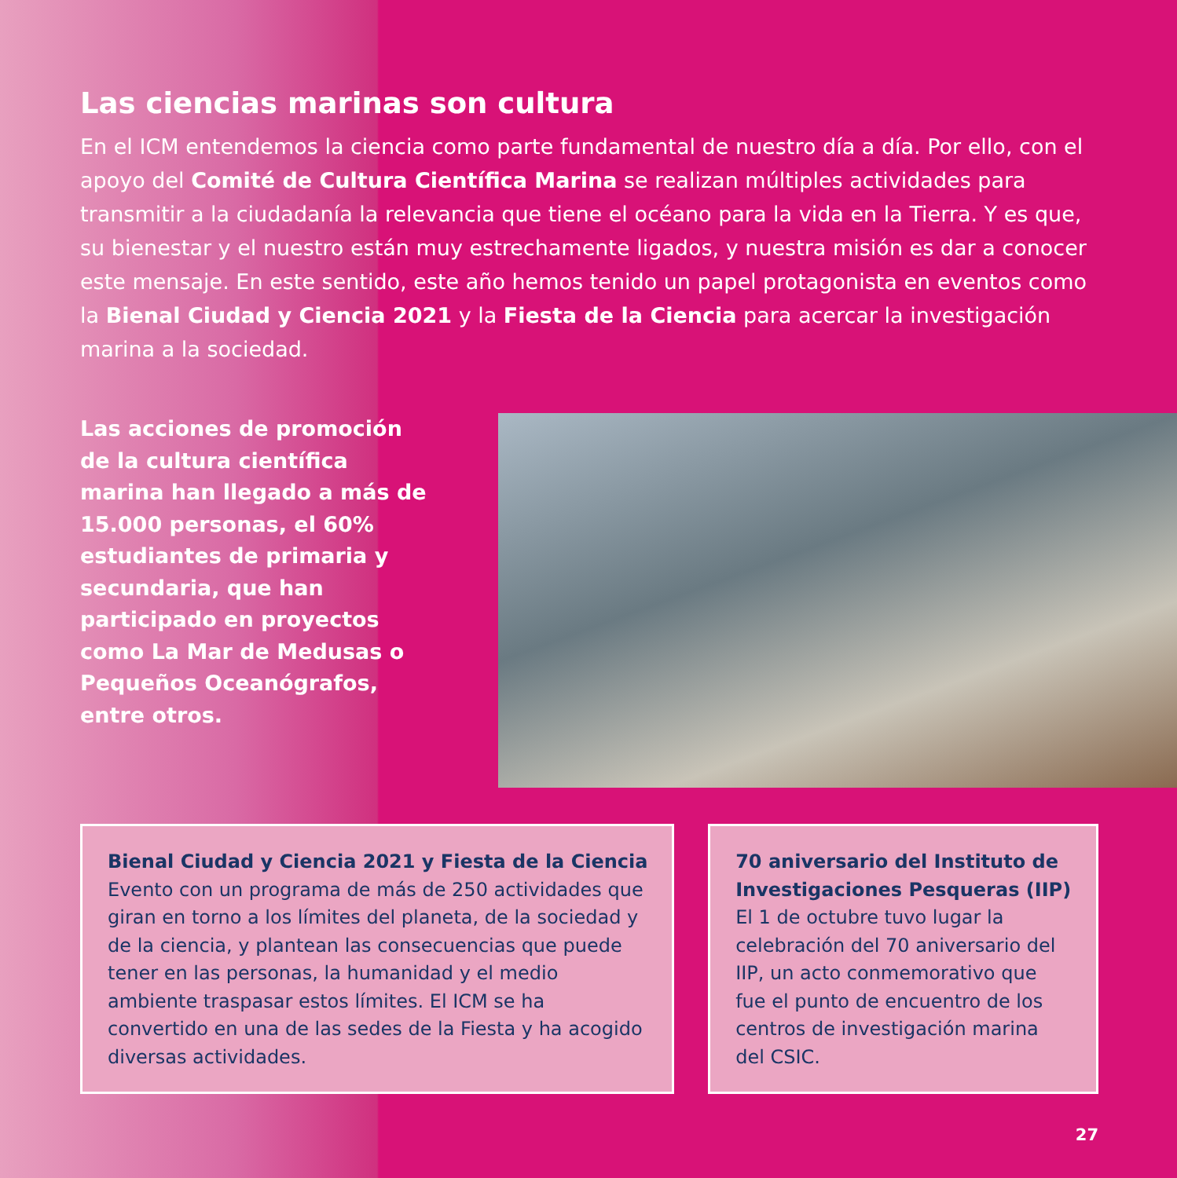Las ciencias marinas son cultura
En el ICM entendemos la ciencia como parte fundamental de nuestro día a día. Por ello, con el apoyo del Comité de Cultura Científica Marina se realizan múltiples actividades para transmitir a la ciudadanía la relevancia que tiene el océano para la vida en la Tierra. Y es que, su bienestar y el nuestro están muy estrechamente ligados, y nuestra misión es dar a conocer este mensaje. En este sentido, este año hemos tenido un papel protagonista en eventos como la Bienal Ciudad y Ciencia 2021 y la Fiesta de la Ciencia para acercar la investigación marina a la sociedad.
Las acciones de promoción de la cultura científica marina han llegado a más de 15.000 personas, el 60% estudiantes de primaria y secundaria, que han participado en proyectos como La Mar de Medusas o Pequeños Oceanógrafos, entre otros.
Bienal Ciudad y Ciencia 2021 y Fiesta de la Ciencia
Evento con un programa de más de 250 actividades que giran en torno a los límites del planeta, de la sociedad y de la ciencia, y plantean las consecuencias que puede tener en las personas, la humanidad y el medio ambiente traspasar estos límites. El ICM se ha convertido en una de las sedes de la Fiesta y ha acogido diversas actividades.
70 aniversario del Instituto de Investigaciones Pesqueras (IIP)
El 1 de octubre tuvo lugar la celebración del 70 aniversario del IIP, un acto conmemorativo que fue el punto de encuentro de los centros de investigación marina del CSIC.
27